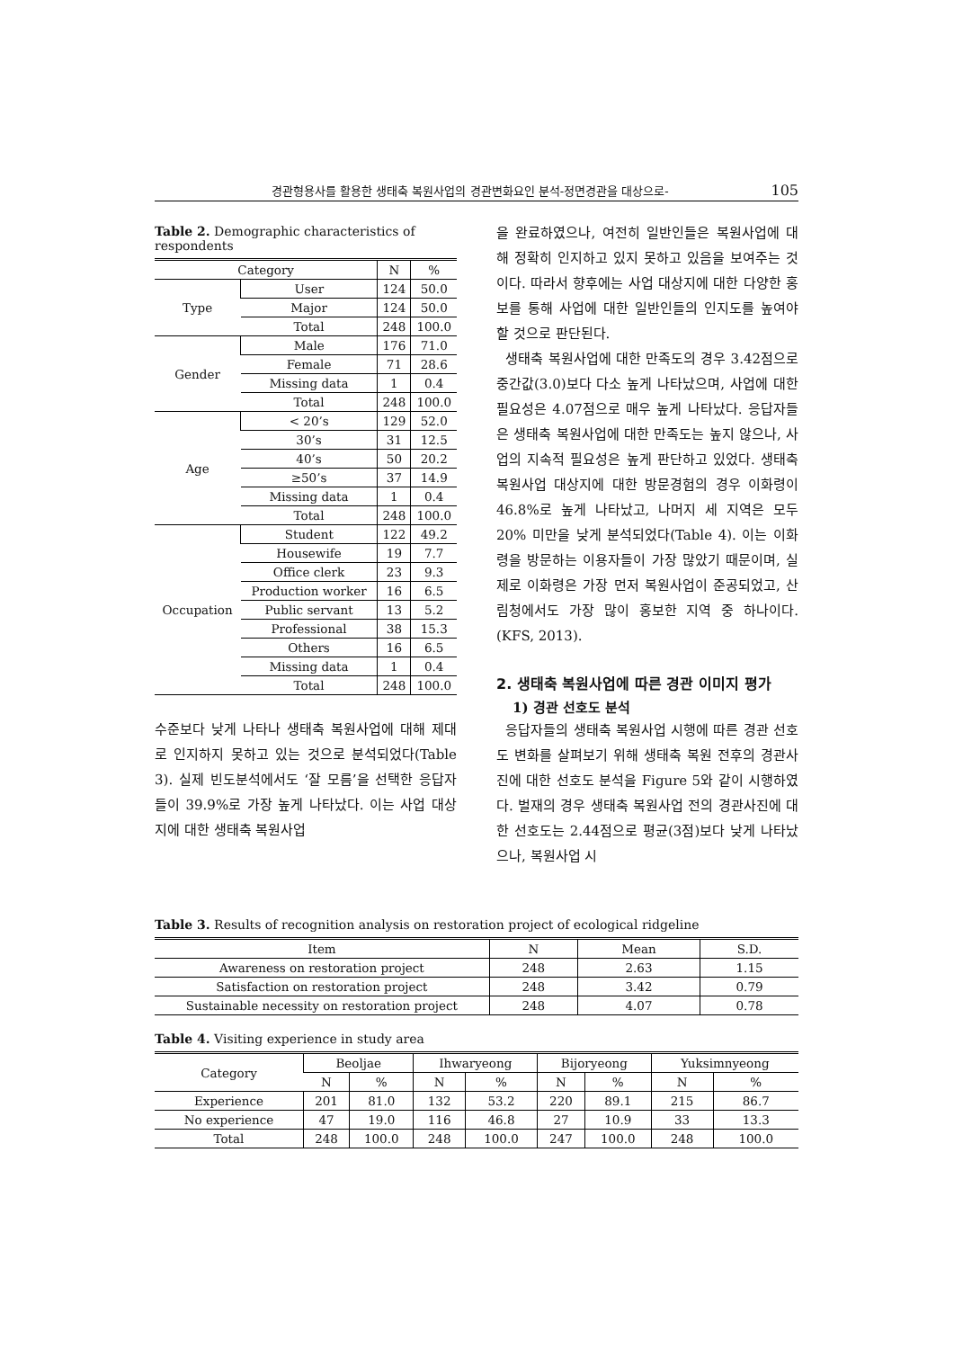경관형용사를 활용한 생태축 복원사업의 경관변화요인 분석-정면경관을 대상으로- 105
Table 2. Demographic characteristics of respondents
| Category | | N | % |
| --- | --- | --- | --- |
| Type | User | 124 | 50.0 |
| | Major | 124 | 50.0 |
| | Total | 248 | 100.0 |
| Gender | Male | 176 | 71.0 |
| | Female | 71 | 28.6 |
| | Missing data | 1 | 0.4 |
| | Total | 248 | 100.0 |
| Age | < 20’s | 129 | 52.0 |
| | 30’s | 31 | 12.5 |
| | 40’s | 50 | 20.2 |
| | ≥50’s | 37 | 14.9 |
| | Missing data | 1 | 0.4 |
| | Total | 248 | 100.0 |
| Occupation | Student | 122 | 49.2 |
| | Housewife | 19 | 7.7 |
| | Office clerk | 23 | 9.3 |
| | Production worker | 16 | 6.5 |
| | Public servant | 13 | 5.2 |
| | Professional | 38 | 15.3 |
| | Others | 16 | 6.5 |
| | Missing data | 1 | 0.4 |
| | Total | 248 | 100.0 |
수준보다 낮게 나타나 생태축 복원사업에 대해 제대로 인지하지 못하고 있는 것으로 분석되었다(Table 3). 실제 빈도분석에서도 ‘잘 모름’을 선택한 응답자들이 39.9%로 가장 높게 나타났다. 이는 사업 대상지에 대한 생태축 복원사업
을 완료하였으나, 여전히 일반인들은 복원사업에 대해 정확히 인지하고 있지 못하고 있음을 보여주는 것이다. 따라서 향후에는 사업 대상지에 대한 다양한 홍보를 통해 사업에 대한 일반인들의 인지도를 높여야 할 것으로 판단된다.
생태축 복원사업에 대한 만족도의 경우 3.42점으로 중간값(3.0)보다 다소 높게 나타났으며, 사업에 대한 필요성은 4.07점으로 매우 높게 나타났다. 응답자들은 생태축 복원사업에 대한 만족도는 높지 않으나, 사업의 지속적 필요성은 높게 판단하고 있었다. 생태축 복원사업 대상지에 대한 방문경험의 경우 이화령이 46.8%로 높게 나타났고, 나머지 세 지역은 모두 20% 미만을 낮게 분석되었다(Table 4). 이는 이화령을 방문하는 이용자들이 가장 많았기 때문이며, 실제로 이화령은 가장 먼저 복원사업이 준공되었고, 산림청에서도 가장 많이 홍보한 지역 중 하나이다.(KFS, 2013).
2. 생태축 복원사업에 따른 경관 이미지 평가
1) 경관 선호도 분석
응답자들의 생태축 복원사업 시행에 따른 경관 선호도 변화를 살펴보기 위해 생태축 복원 전후의 경관사진에 대한 선호도 분석을 Figure 5와 같이 시행하였다. 벌재의 경우 생태축 복원사업 전의 경관사진에 대한 선호도는 2.44점으로 평균(3점)보다 낮게 나타났으나, 복원사업 시
Table 3. Results of recognition analysis on restoration project of ecological ridgeline
| Item | N | Mean | S.D. |
| --- | --- | --- | --- |
| Awareness on restoration project | 248 | 2.63 | 1.15 |
| Satisfaction on restoration project | 248 | 3.42 | 0.79 |
| Sustainable necessity on restoration project | 248 | 4.07 | 0.78 |
Table 4. Visiting experience in study area
| Category | Beoljae | | Ihwaryeong | | Bijoryeong | | Yuksimnyeong | |
| --- | --- | --- | --- | --- | --- | --- | --- | --- |
| | N | % | N | % | N | % | N | % |
| Experience | 201 | 81.0 | 132 | 53.2 | 220 | 89.1 | 215 | 86.7 |
| No experience | 47 | 19.0 | 116 | 46.8 | 27 | 10.9 | 33 | 13.3 |
| Total | 248 | 100.0 | 248 | 100.0 | 247 | 100.0 | 248 | 100.0 |